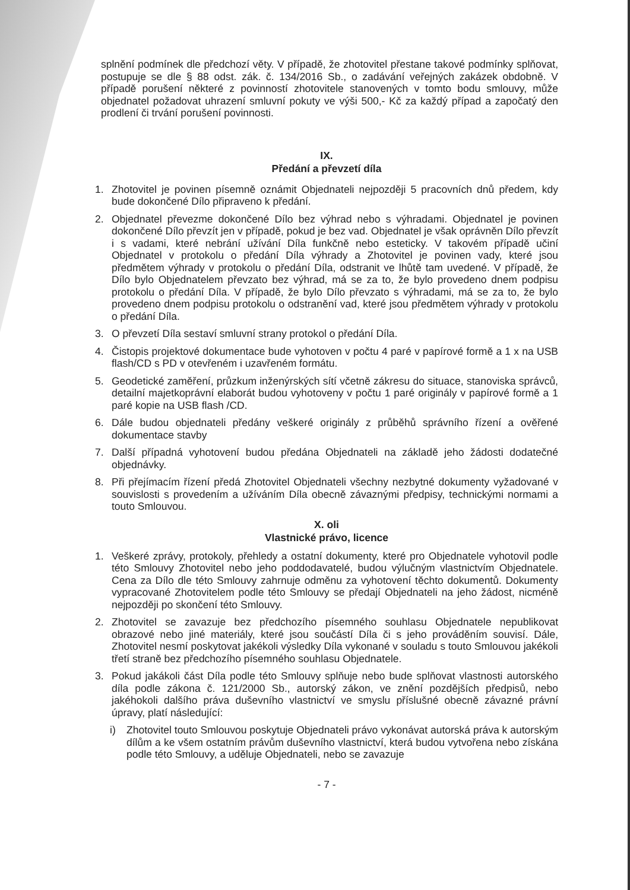splnění podmínek dle předchozí věty. V případě, že zhotovitel přestane takové podmínky splňovat, postupuje se dle § 88 odst. zák. č. 134/2016 Sb., o zadávání veřejných zakázek obdobně. V případě porušení některé z povinností zhotovitele stanovených v tomto bodu smlouvy, může objednatel požadovat uhrazení smluvní pokuty ve výši 500,- Kč za každý případ a započatý den prodlení či trvání porušení povinnosti.
IX.
Předání a převzetí díla
1. Zhotovitel je povinen písemně oznámit Objednateli nejpozději 5 pracovních dnů předem, kdy bude dokončené Dílo připraveno k předání.
2. Objednatel převezme dokončené Dílo bez výhrad nebo s výhradami. Objednatel je povinen dokončené Dílo převzít jen v případě, pokud je bez vad. Objednatel je však oprávněn Dílo převzít i s vadami, které nebrání užívání Díla funkčně nebo esteticky. V takovém případě učiní Objednatel v protokolu o předání Díla výhrady a Zhotovitel je povinen vady, které jsou předmětem výhrady v protokolu o předání Díla, odstranit ve lhůtě tam uvedené. V případě, že Dílo bylo Objednatelem převzato bez výhrad, má se za to, že bylo provedeno dnem podpisu protokolu o předání Díla. V případě, že bylo Dílo převzato s výhradami, má se za to, že bylo provedeno dnem podpisu protokolu o odstranění vad, které jsou předmětem výhrady v protokolu o předání Díla.
3. O převzetí Díla sestaví smluvní strany protokol o předání Díla.
4. Čistopis projektové dokumentace bude vyhotoven v počtu 4 paré v papírové formě a 1 x na USB flash/CD s PD v otevřeném i uzavřeném formátu.
5. Geodetické zaměření, průzkum inženýrských sítí včetně zákresu do situace, stanoviska správců, detailní majetkoprávní elaborát budou vyhotoveny v počtu 1 paré originály v papírové formě a 1 paré kopie na USB flash /CD.
6. Dále budou objednateli předány veškeré originály z průběhů správního řízení a ověřené dokumentace stavby
7. Další případná vyhotovení budou předána Objednateli na základě jeho žádosti dodatečné objednávky.
8. Při přejímacím řízení předá Zhotovitel Objednateli všechny nezbytné dokumenty vyžadované v souvislosti s provedením a užíváním Díla obecně závaznými předpisy, technickými normami a touto Smlouvou.
X. oli
Vlastnické právo, licence
1. Veškeré zprávy, protokoly, přehledy a ostatní dokumenty, které pro Objednatele vyhotovil podle této Smlouvy Zhotovitel nebo jeho poddodavatelé, budou výlučným vlastnictvím Objednatele. Cena za Dílo dle této Smlouvy zahrnuje odměnu za vyhotovení těchto dokumentů. Dokumenty vypracované Zhotovitelem podle této Smlouvy se předají Objednateli na jeho žádost, nicméně nejpozději po skončení této Smlouvy.
2. Zhotovitel se zavazuje bez předchozího písemného souhlasu Objednatele nepublikovat obrazové nebo jiné materiály, které jsou součástí Díla či s jeho prováděním souvisí. Dále, Zhotovitel nesmí poskytovat jakékoli výsledky Díla vykonané v souladu s touto Smlouvou jakékoli třetí straně bez předchozího písemného souhlasu Objednatele.
3. Pokud jakákoli část Díla podle této Smlouvy splňuje nebo bude splňovat vlastnosti autorského díla podle zákona č. 121/2000 Sb., autorský zákon, ve znění pozdějších předpisů, nebo jakéhokoli dalšího práva duševního vlastnictví ve smyslu příslušné obecně závazné právní úpravy, platí následující:
i) Zhotovitel touto Smlouvou poskytuje Objednateli právo vykonávat autorská práva k autorským dílům a ke všem ostatním právům duševního vlastnictví, která budou vytvořena nebo získána podle této Smlouvy, a uděluje Objednateli, nebo se zavazuje
- 7 -